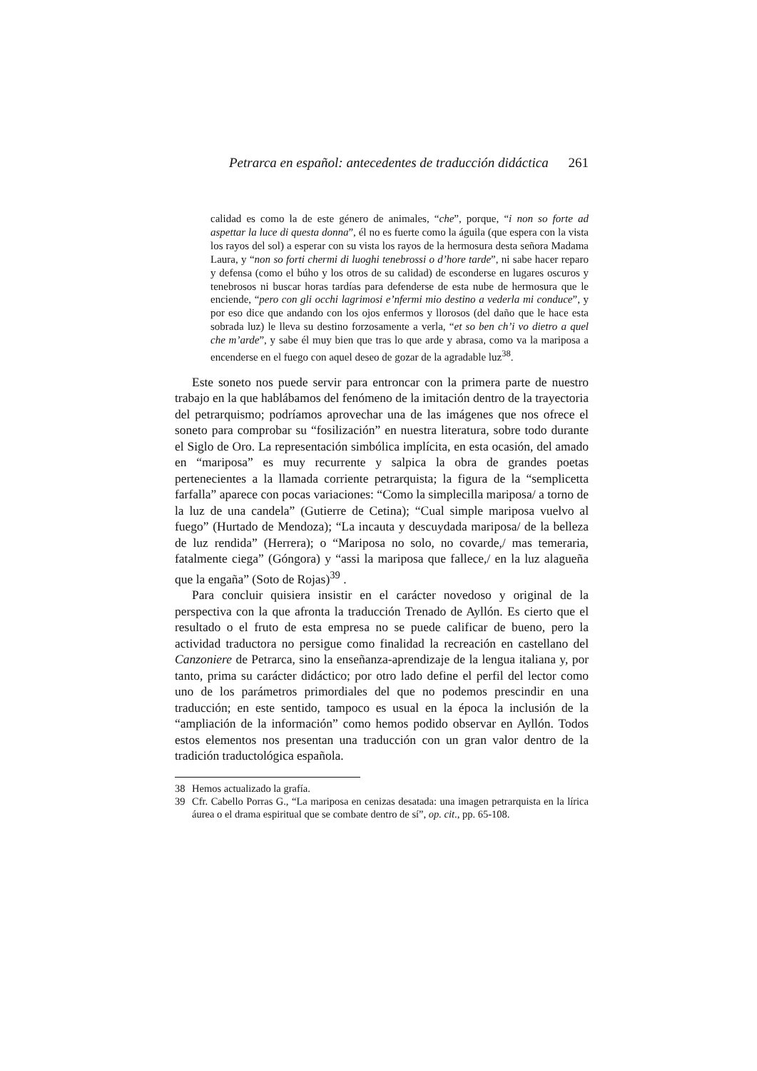Petrarca en español: antecedentes de traducción didáctica 261
calidad es como la de este género de animales, “che”, porque, “i non so forte ad aspettar la luce di questa donna”, él no es fuerte como la águila (que espera con la vista los rayos del sol) a esperar con su vista los rayos de la hermosura desta señora Madama Laura, y “non so forti chermi di luoghi tenebrossi o d’hore tarde”, ni sabe hacer reparo y defensa (como el búho y los otros de su calidad) de esconderse en lugares oscuros y tenebrosos ni buscar horas tardías para defenderse de esta nube de hermosura que le enciende, “pero con gli occhi lagrimosi e’nfermi mio destino a vederla mi conduce”, y por eso dice que andando con los ojos enfermos y llorosos (del daño que le hace esta sobrada luz) le lleva su destino forzosamente a verla, “et so ben ch’i vo dietro a quel che m’arde”, y sabe él muy bien que tras lo que arde y abrasa, como va la mariposa a encenderse en el fuego con aquel deseo de gozar de la agradable luz<sup>38</sup>.
Este soneto nos puede servir para entroncar con la primera parte de nuestro trabajo en la que hablábamos del fenómeno de la imitación dentro de la trayectoria del petrarquismo; podríamos aprovechar una de las imágenes que nos ofrece el soneto para comprobar su “fosilización” en nuestra literatura, sobre todo durante el Siglo de Oro. La representación simbólica implícita, en esta ocasión, del amado en “mariposa” es muy recurrente y salpica la obra de grandes poetas pertenecientes a la llamada corriente petrarquista; la figura de la “semplicetta farfalla” aparece con pocas variaciones: “Como la simplecilla mariposa/ a torno de la luz de una candela” (Gutierre de Cetina); “Cual simple mariposa vuelvo al fuego” (Hurtado de Mendoza); “La incauta y descuydada mariposa/ de la belleza de luz rendida” (Herrera); o “Mariposa no solo, no covarde,/ mas temeraria, fatalmente ciega” (Góngora) y “assi la mariposa que fallece,/ en la luz alagueña que la engaña” (Soto de Rojas)<sup>39</sup> .
Para concluir quisiera insistir en el carácter novedoso y original de la perspectiva con la que afronta la traducción Trenado de Ayllón. Es cierto que el resultado o el fruto de esta empresa no se puede calificar de bueno, pero la actividad traductora no persigue como finalidad la recreación en castellano del Canzoniere de Petrarca, sino la enseñanza-aprendizaje de la lengua italiana y, por tanto, prima su carácter didáctico; por otro lado define el perfil del lector como uno de los parámetros primordiales del que no podemos prescindir en una traducción; en este sentido, tampoco es usual en la época la inclusión de la “ampliación de la información” como hemos podido observar en Ayllón. Todos estos elementos nos presentan una traducción con un gran valor dentro de la tradición traductológica española.
38 Hemos actualizado la grafía.
39 Cfr. Cabello Porras G., “La mariposa en cenizas desatada: una imagen petrarquista en la lírica áurea o el drama espiritual que se combate dentro de sí”, op. cit., pp. 65-108.